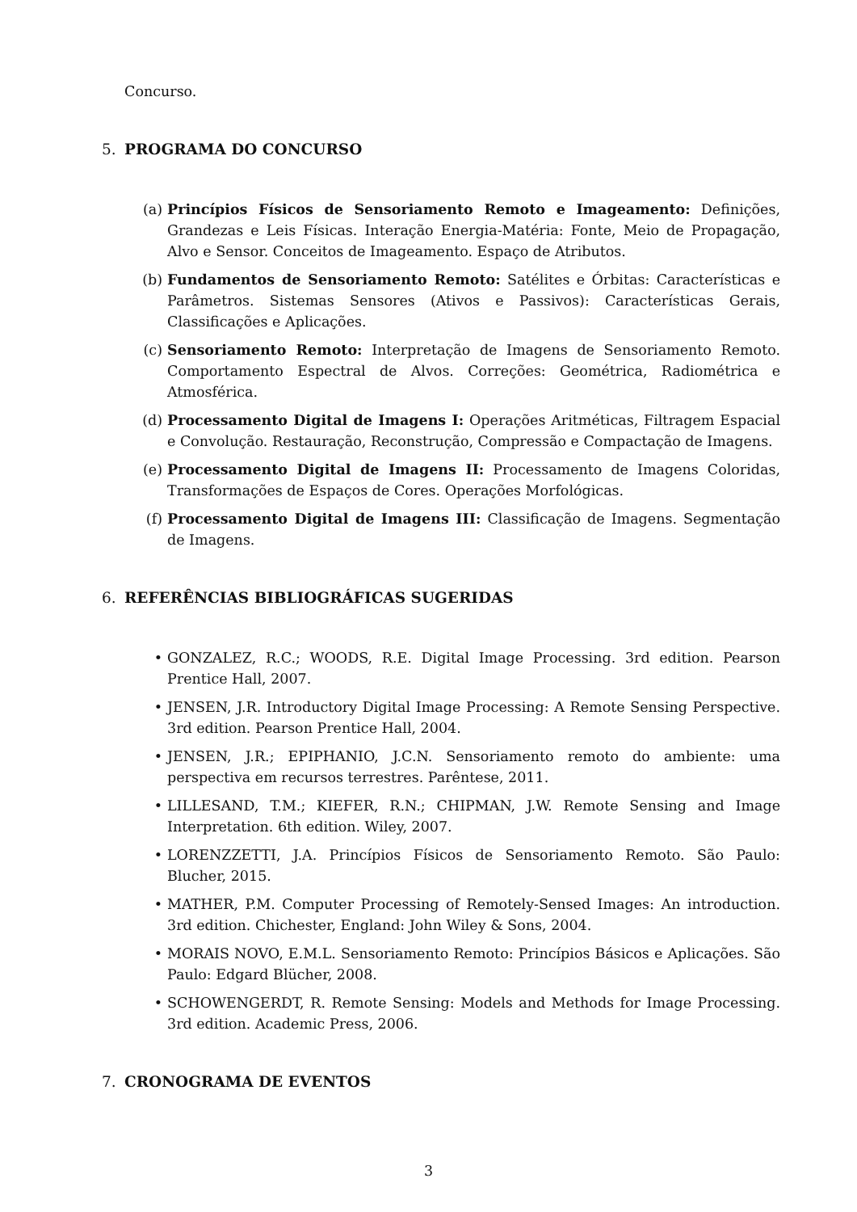Concurso.
5. PROGRAMA DO CONCURSO
(a) Princípios Físicos de Sensoriamento Remoto e Imageamento: Definições, Grandezas e Leis Físicas. Interação Energia-Matéria: Fonte, Meio de Propagação, Alvo e Sensor. Conceitos de Imageamento. Espaço de Atributos.
(b) Fundamentos de Sensoriamento Remoto: Satélites e Órbitas: Características e Parâmetros. Sistemas Sensores (Ativos e Passivos): Características Gerais, Classificações e Aplicações.
(c) Sensoriamento Remoto: Interpretação de Imagens de Sensoriamento Remoto. Comportamento Espectral de Alvos. Correções: Geométrica, Radiométrica e Atmosférica.
(d) Processamento Digital de Imagens I: Operações Aritméticas, Filtragem Espacial e Convolução. Restauração, Reconstrução, Compressão e Compactação de Imagens.
(e) Processamento Digital de Imagens II: Processamento de Imagens Coloridas, Transformações de Espaços de Cores. Operações Morfológicas.
(f) Processamento Digital de Imagens III: Classificação de Imagens. Segmentação de Imagens.
6. REFERÊNCIAS BIBLIOGRÁFICAS SUGERIDAS
• GONZALEZ, R.C.; WOODS, R.E. Digital Image Processing. 3rd edition. Pearson Prentice Hall, 2007.
• JENSEN, J.R. Introductory Digital Image Processing: A Remote Sensing Perspective. 3rd edition. Pearson Prentice Hall, 2004.
• JENSEN, J.R.; EPIPHANIO, J.C.N. Sensoriamento remoto do ambiente: uma perspectiva em recursos terrestres. Parêntese, 2011.
• LILLESAND, T.M.; KIEFER, R.N.; CHIPMAN, J.W. Remote Sensing and Image Interpretation. 6th edition. Wiley, 2007.
• LORENZZETTI, J.A. Princípios Físicos de Sensoriamento Remoto. São Paulo: Blucher, 2015.
• MATHER, P.M. Computer Processing of Remotely-Sensed Images: An introduction. 3rd edition. Chichester, England: John Wiley & Sons, 2004.
• MORAIS NOVO, E.M.L. Sensoriamento Remoto: Princípios Básicos e Aplicações. São Paulo: Edgard Blücher, 2008.
• SCHOWENGERDT, R. Remote Sensing: Models and Methods for Image Processing. 3rd edition. Academic Press, 2006.
7. CRONOGRAMA DE EVENTOS
3